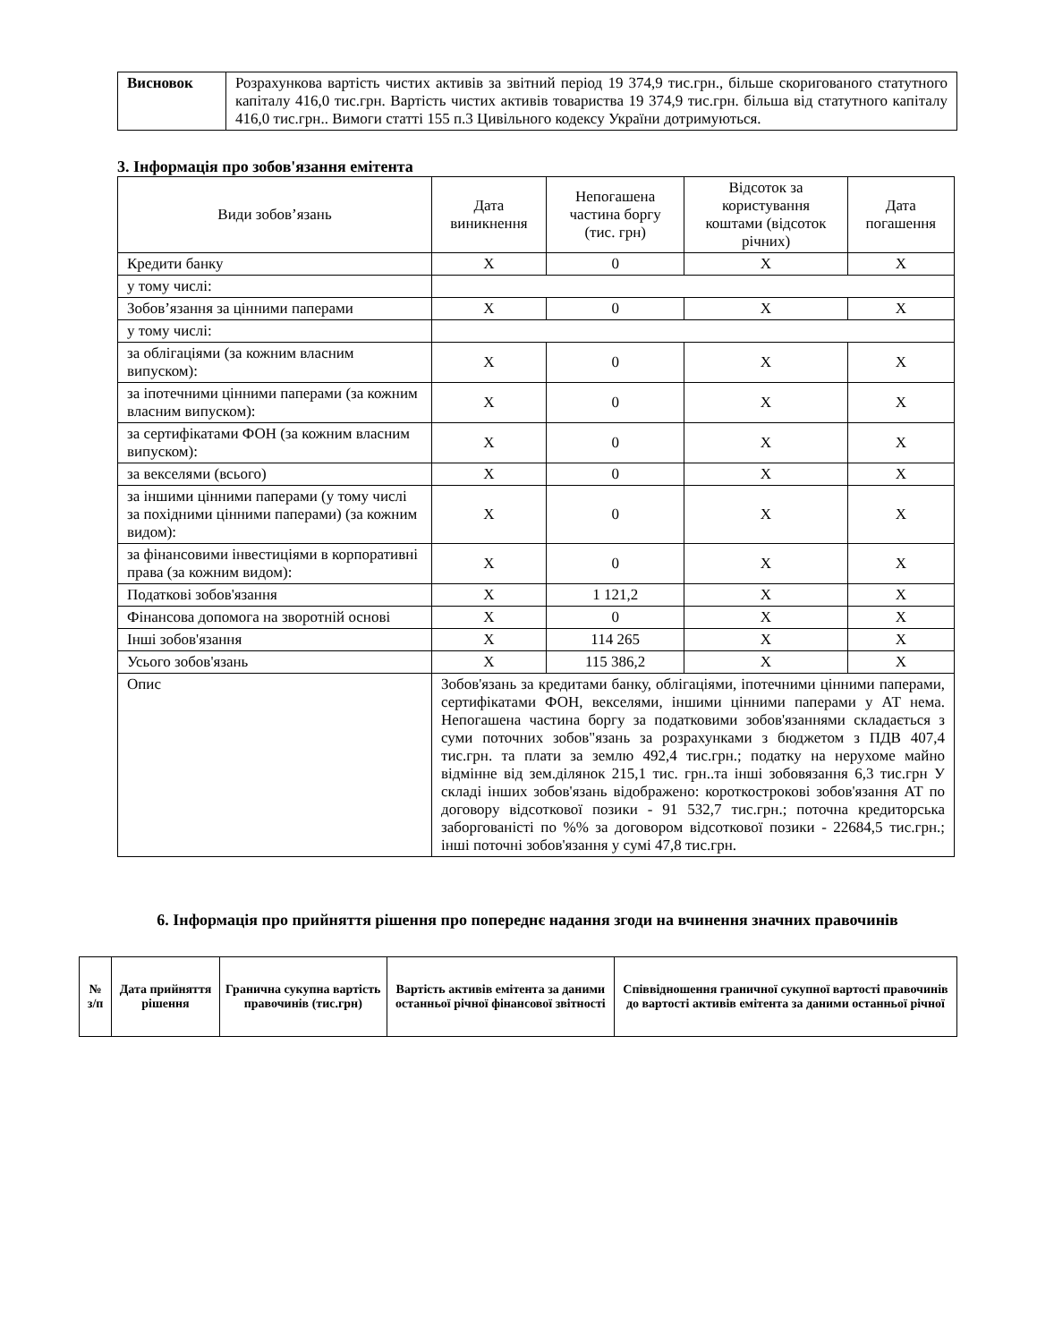| Висновок | Розрахункова вартість чистих активів за звітний період 19 374,9 тис.грн., більше скоригованого статутного капіталу 416,0 тис.грн. Вартість чистих активів товариства 19 374,9 тис.грн. більша від статутного капіталу 416,0 тис.грн.. Вимоги статті 155 п.3 Цивільного кодексу України дотримуються. |
3. Інформація про зобов'язання емітента
| Види зобов’язань | Дата виникнення | Непогашена частина боргу (тис. грн) | Відсоток за користування коштами (відсоток річних) | Дата погашення |
| Кредити банку | X | 0 | X | X |
| у тому числі: | | | | |
| Зобов’язання за цінними паперами | X | 0 | X | X |
| у тому числі: | | | | |
| за облігаціями (за кожним власним випуском): | X | 0 | X | X |
| за іпотечними цінними паперами (за кожним власним випуском): | X | 0 | X | X |
| за сертифікатами ФОН (за кожним власним випуском): | X | 0 | X | X |
| за векселями (всього) | X | 0 | X | X |
| за іншими цінними паперами (у тому числі за похідними цінними паперами) (за кожним видом): | X | 0 | X | X |
| за фінансовими інвестиціями в корпоративні права (за кожним видом): | X | 0 | X | X |
| Податкові зобов'язання | X | 1 121,2 | X | X |
| Фінансова допомога на зворотній основі | X | 0 | X | X |
| Інші зобов'язання | X | 114 265 | X | X |
| Усього зобов'язань | X | 115 386,2 | X | X |
| Опис | Зобов'язань за кредитами банку, облігаціями, іпотечними цінними паперами, сертифікатами ФОН, векселями, іншими цінними паперами у АТ нема. Непогашена частина боргу за податковими зобов'язаннями складається з суми поточних зобов"язань за розрахунками з бюджетом з ПДВ 407,4 тис.грн. та плати за землю 492,4 тис.грн.; податку на нерухоме майно відмінне від зем.ділянок 215,1 тис. грн..та інші зобовязання 6,3 тис.грн У складі інших зобов'язань відображено: короткострокові зобов'язання АТ по договору відсоткової позики - 91 532,7 тис.грн.; поточна кредиторська заборгованісті по %% за договором відсоткової позики - 22684,5 тис.грн.; інші поточні зобов'язання у сумі 47,8 тис.грн. | | | |
6. Інформація про прийняття рішення про попереднє надання згоди на вчинення значних правочинів
| № з/п | Дата прийняття рішення | Гранична сукупна вартість правочинів (тис.грн) | Вартість активів емітента за даними останньої річної фінансової звітності | Співвідношення граничної сукупної вартості правочинів до вартості активів емітента за даними останньої річної |
| --- | --- | --- | --- | --- |